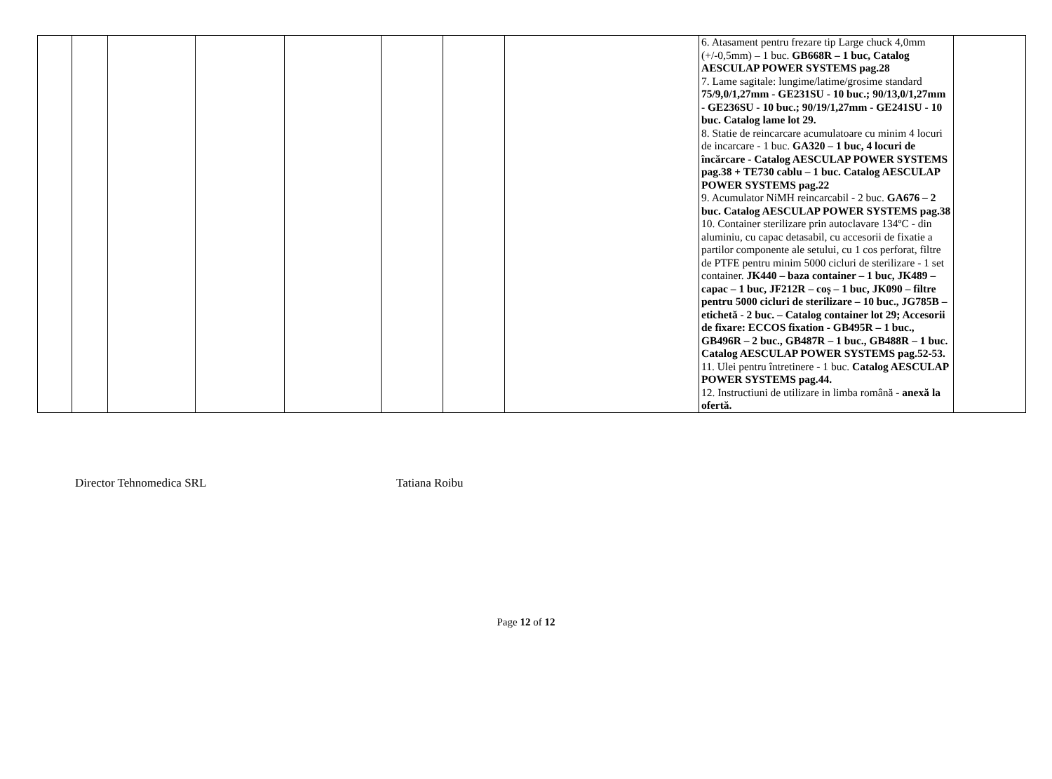| | | | | | | | | 6. Atasament pentru frezare tip Large chuck 4,0mm (+/-0,5mm) – 1 buc. GB668R – 1 buc, Catalog AESCULAP POWER SYSTEMS pag.28 7. Lame sagitale: lungime/latime/grosime standard 75/9,0/1,27mm - GE231SU - 10 buc.; 90/13,0/1,27mm - GE236SU - 10 buc.; 90/19/1,27mm - GE241SU - 10 buc. Catalog lame lot 29. 8. Statie de reincarcare acumulatoare cu minim 4 locuri de incarcare - 1 buc. GA320 – 1 buc, 4 locuri de încărcare - Catalog AESCULAP POWER SYSTEMS pag.38 + TE730 cablu – 1 buc. Catalog AESCULAP POWER SYSTEMS pag.22 9. Acumulator NiMH reincarcabil - 2 buc. GA676 – 2 buc. Catalog AESCULAP POWER SYSTEMS pag.38 10. Container sterilizare prin autoclavare 134ºC - din aluminiu, cu capac detasabil, cu accesorii de fixatie a partilor componente ale setului, cu 1 cos perforat, filtre de PTFE pentru minim 5000 cicluri de sterilizare - 1 set container. JK440 – baza container – 1 buc, JK489 – capac – 1 buc, JF212R – coș – 1 buc, JK090 – filtre pentru 5000 cicluri de sterilizare – 10 buc., JG785B – etichetă - 2 buc. – Catalog container lot 29; Accesorii de fixare: ECCOS fixation - GB495R – 1 buc., GB496R – 2 buc., GB487R – 1 buc., GB488R – 1 buc. Catalog AESCULAP POWER SYSTEMS pag.52-53. 11. Ulei pentru întretinere - 1 buc. Catalog AESCULAP POWER SYSTEMS pag.44. 12. Instructiuni de utilizare in limba română - anexă la ofertă. | |
Director Tehnomedica SRL Tatiana Roibu
Page 12 of 12